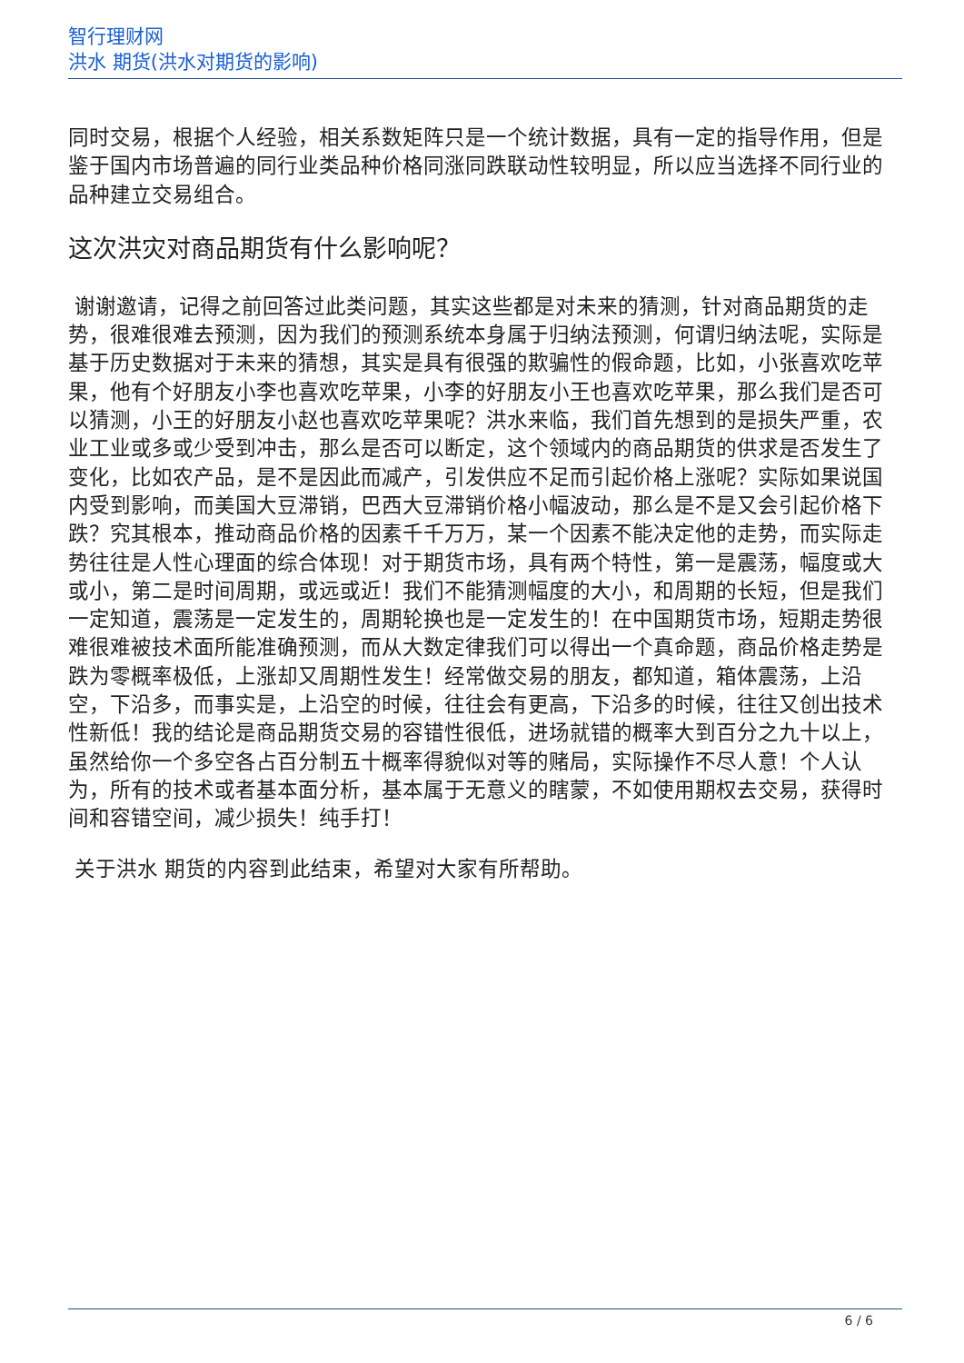智行理财网
洪水 期货(洪水对期货的影响)
同时交易，根据个人经验，相关系数矩阵只是一个统计数据，具有一定的指导作用，但是鉴于国内市场普遍的同行业类品种价格同涨同跌联动性较明显，所以应当选择不同行业的品种建立交易组合。
这次洪灾对商品期货有什么影响呢？
谢谢邀请，记得之前回答过此类问题，其实这些都是对未来的猜测，针对商品期货的走势，很难很难去预测，因为我们的预测系统本身属于归纳法预测，何谓归纳法呢，实际是基于历史数据对于未来的猜想，其实是具有很强的欺骗性的假命题，比如，小张喜欢吃苹果，他有个好朋友小李也喜欢吃苹果，小李的好朋友小王也喜欢吃苹果，那么我们是否可以猜测，小王的好朋友小赵也喜欢吃苹果呢？洪水来临，我们首先想到的是损失严重，农业工业或多或少受到冲击，那么是否可以断定，这个领域内的商品期货的供求是否发生了变化，比如农产品，是不是因此而减产，引发供应不足而引起价格上涨呢？实际如果说国内受到影响，而美国大豆滞销，巴西大豆滞销价格小幅波动，那么是不是又会引起价格下跌？究其根本，推动商品价格的因素千千万万，某一个因素不能决定他的走势，而实际走势往往是人性心理面的综合体现！对于期货市场，具有两个特性，第一是震荡，幅度或大或小，第二是时间周期，或远或近！我们不能猜测幅度的大小，和周期的长短，但是我们一定知道，震荡是一定发生的，周期轮换也是一定发生的！在中国期货市场，短期走势很难很难被技术面所能准确预测，而从大数定律我们可以得出一个真命题，商品价格走势是跌为零概率极低，上涨却又周期性发生！经常做交易的朋友，都知道，箱体震荡，上沿空，下沿多，而事实是，上沿空的时候，往往会有更高，下沿多的时候，往往又创出技术性新低！我的结论是商品期货交易的容错性很低，进场就错的概率大到百分之九十以上，虽然给你一个多空各占百分制五十概率得貌似对等的赌局，实际操作不尽人意！个人认为，所有的技术或者基本面分析，基本属于无意义的瞎蒙，不如使用期权去交易，获得时间和容错空间，减少损失！纯手打！
关于洪水 期货的内容到此结束，希望对大家有所帮助。
6 / 6